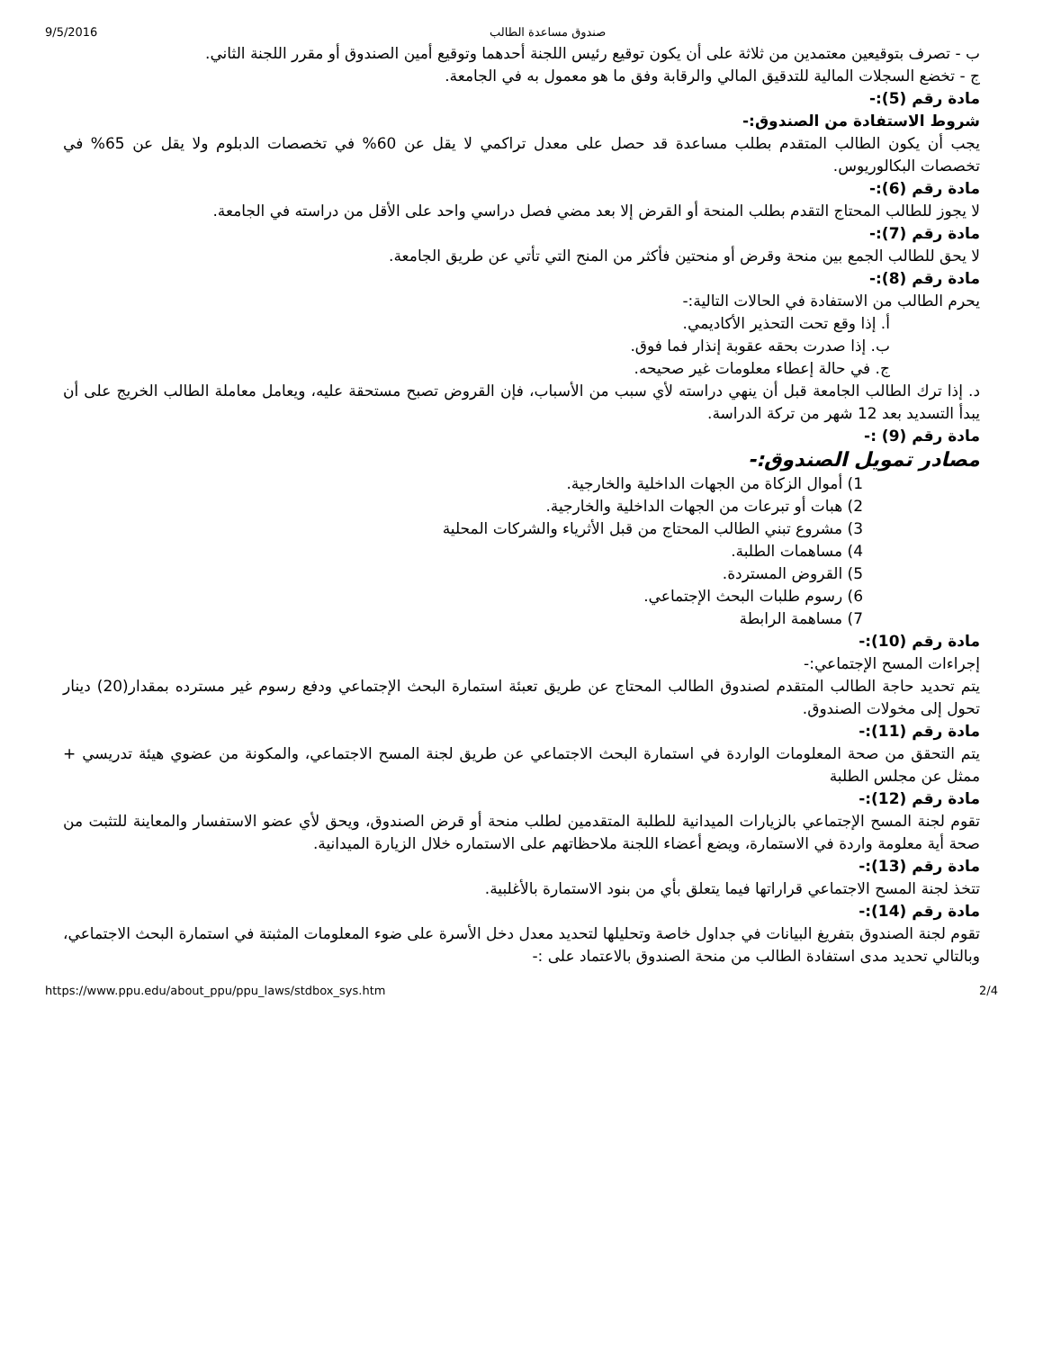9/5/2016 صندوق مساعدة الطالب
ب - تصرف بتوقيعين معتمدين من ثلاثة على أن يكون توقيع رئيس اللجنة أحدهما وتوقيع أمين الصندوق أو مقرر اللجنة الثاني.
ج - تخضع السجلات المالية للتدقيق المالي والرقابة وفق ما هو معمول به في الجامعة.
مادة رقم (5):-
شروط الاستفادة من الصندوق:-
يجب أن يكون الطالب المتقدم بطلب مساعدة قد حصل على معدل تراكمي لا يقل عن 60% في تخصصات الدبلوم ولا يقل عن 65% في تخصصات البكالوريوس.
مادة رقم (6):-
لا يجوز للطالب المحتاج التقدم بطلب المنحة أو القرض إلا بعد مضي فصل دراسي واحد على الأقل من دراسته في الجامعة.
مادة رقم (7):-
لا يحق للطالب الجمع بين منحة وقرض أو منحتين فأكثر من المنح التي تأتي عن طريق الجامعة.
مادة رقم (8):-
يحرم الطالب من الاستفادة في الحالات التالية:-
أ. إذا وقع تحت التحذير الأكاديمي.
ب. إذا صدرت بحقه عقوبة إنذار فما فوق.
ج. في حالة إعطاء معلومات غير صحيحه.
د. إذا ترك الطالب الجامعة قبل أن ينهي دراسته لأي سبب من الأسباب، فإن القروض تصبح مستحقة عليه، ويعامل معاملة الطالب الخريج على أن يبدأ التسديد بعد 12 شهر من تركة الدراسة.
مادة رقم (9) :-
مصادر تمويل الصندوق:-
1) أموال الزكاة من الجهات الداخلية والخارجية.
2) هبات أو تبرعات من الجهات الداخلية والخارجية.
3) مشروع تبني الطالب المحتاج من قبل الأثرياء والشركات المحلية
4) مساهمات الطلبة.
5) القروض المستردة.
6) رسوم طلبات البحث الإجتماعي.
7) مساهمة الرابطة
مادة رقم (10):-
إجراءات المسح الإجتماعي:-
يتم تحديد حاجة الطالب المتقدم لصندوق الطالب المحتاج عن طريق تعبئة استمارة البحث الإجتماعي ودفع رسوم غير مسترده بمقدار(20) دينار تحول إلى مخولات الصندوق.
مادة رقم (11):-
يتم التحقق من صحة المعلومات الواردة في استمارة البحث الاجتماعي عن طريق لجنة المسح الاجتماعي، والمكونة من عضوي هيئة تدريسي + ممثل عن مجلس الطلبة
مادة رقم (12):-
تقوم لجنة المسح الإجتماعي بالزيارات الميدانية للطلبة المتقدمين لطلب منحة أو قرض الصندوق، ويحق لأي عضو الاستفسار والمعاينة للتثبت من صحة أية معلومة واردة في الاستمارة، ويضع أعضاء اللجنة ملاحظاتهم على الاستماره خلال الزيارة الميدانية.
مادة رقم (13):-
تتخذ لجنة المسح الاجتماعي قراراتها فيما يتعلق بأي من بنود الاستمارة بالأغلبية.
مادة رقم (14):-
تقوم لجنة الصندوق بتفريغ البيانات في جداول خاصة وتحليلها لتحديد معدل دخل الأسرة على ضوء المعلومات المثبتة في استمارة البحث الاجتماعي، وبالتالي تحديد مدى استفادة الطالب من منحة الصندوق بالاعتماد على :-
https://www.ppu.edu/about_ppu/ppu_laws/stdbox_sys.htm 2/4